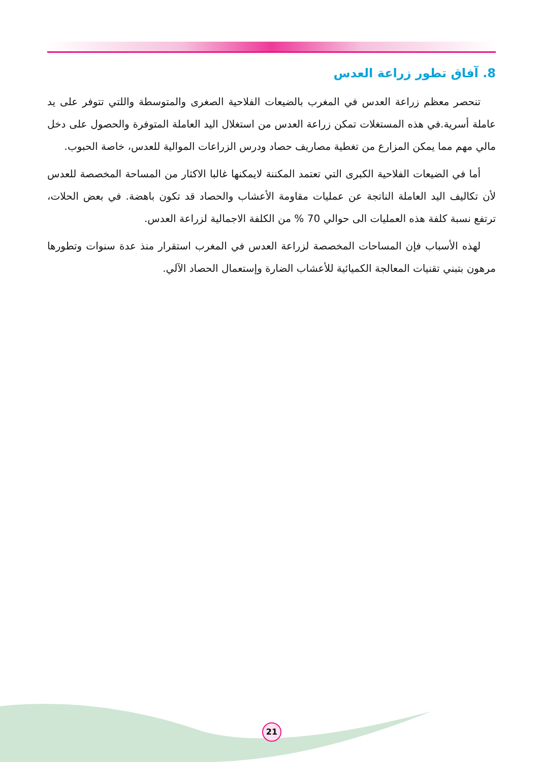8. آفاق تطور زراعة العدس
تنحصر معظم زراعة العدس في المغرب بالضيعات الفلاحية الصغرى والمتوسطة واللتي تتوفر على يد عاملة أسرية.في هذه المستغلات تمكن زراعة العدس من استغلال اليد العاملة المتوفرة والحصول على دخل مالي مهم مما يمكن المزارع من تغطية مصاريف حصاد ودرس الزراعات الموالية للعدس، خاصة الحبوب.
أما في الضيعات الفلاحية الكبرى التي تعتمد المكننة لايمكنها غالبا الاكثار من المساحة المخصصة للعدس لأن تكاليف اليد العاملة الناتجة عن عمليات مقاومة الأعشاب والحصاد قد تكون باهضة. في بعض الحلات، ترتفع نسبة كلفة هذه العمليات الى حوالي 70 % من الكلفة الاجمالية لزراعة العدس.
لهذه الأسباب فإن المساحات المخصصة لزراعة العدس في المغرب استقرار منذ عدة سنوات وتطورها مرهون بتبني تقنيات المعالجة الكميائية للأعشاب الضارة وإستعمال الحصاد الآلي.
21